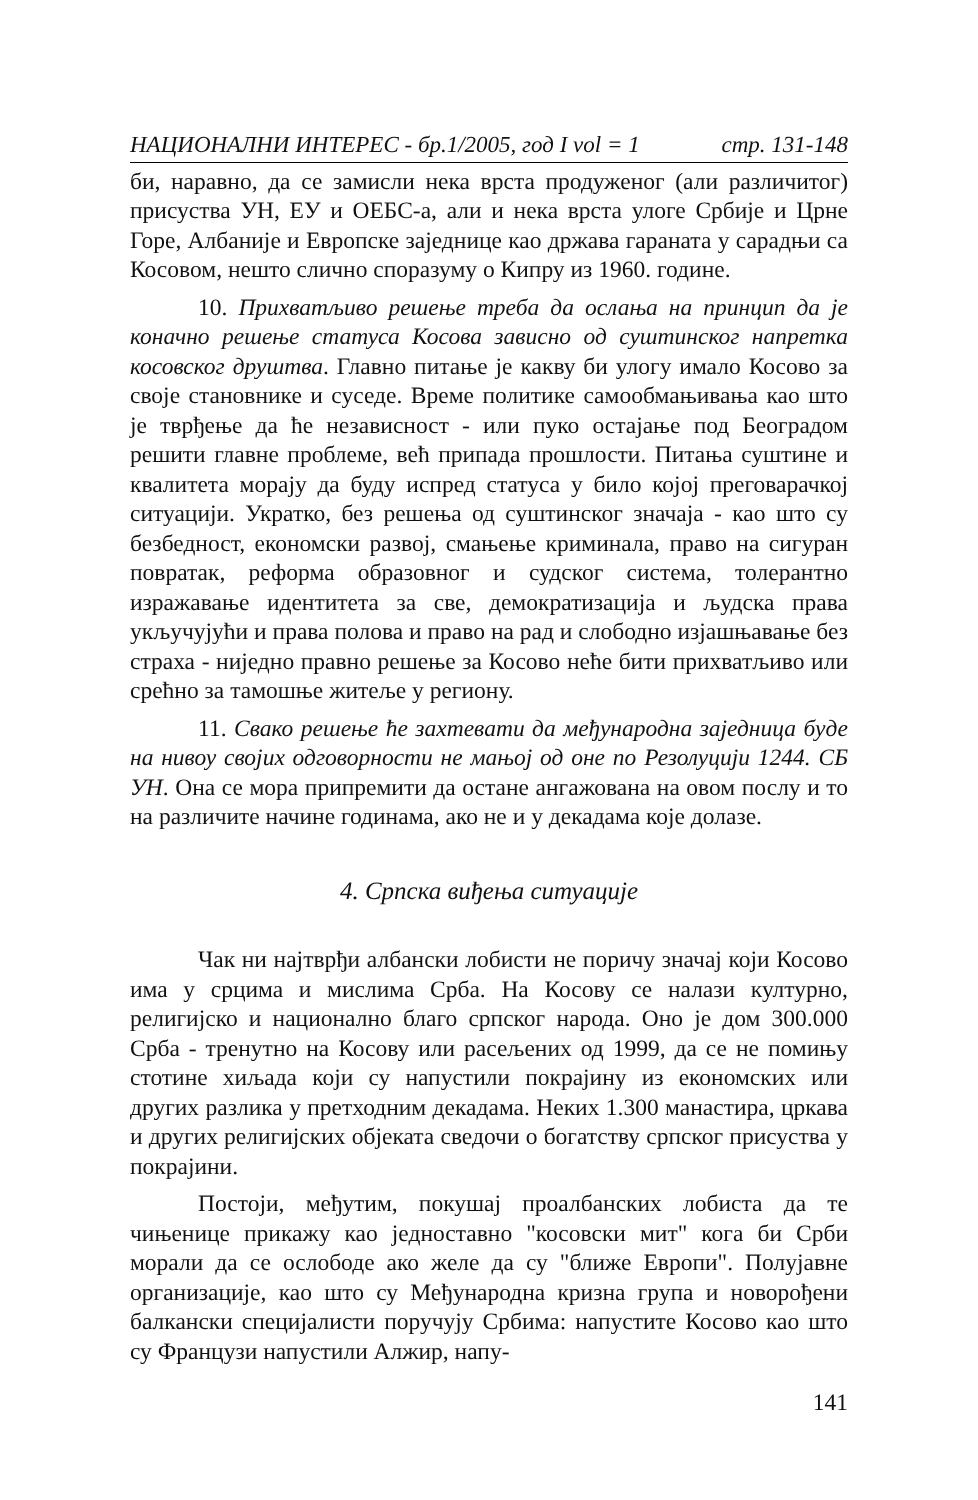НАЦИОНАЛНИ ИНТЕРЕС - бр.1/2005, год I vol = 1 стр. 131-148
би, наравно, да се замисли нека врста продуженог (али различитог) присуства УН, ЕУ и ОЕБС-а, али и нека врста улоге Србије и Црне Горе, Албаније и Европске заједнице као држава гараната у сарадњи са Косовом, нешто слично споразуму о Кипру из 1960. године.
10. Прихватљиво решење треба да ослања на принцип да је коначно решење статуса Косова зависно од суштинског напретка косовског друштва. Главно питање је какву би улогу имало Косово за своје становнике и суседе. Време политике самообмањивања као што је тврђење да ће независност - или пуко остајање под Београдом решити главне проблеме, већ припада прошлости. Питања суштине и квалитета морају да буду испред статуса у било којој преговарачкој ситуацији. Укратко, без решења од суштинског значаја - као што су безбедност, економски развој, смањење криминала, право на сигуран повратак, реформа образовног и судског система, толерантно изражавање идентитета за све, демократизација и људска права укључујући и права полова и право на рад и слободно изјашњавање без страха - ниједно правно решење за Косово неће бити прихватљиво или срећно за тамошње житеље у региону.
11. Свако решење ће захтевати да међународна заједница буде на нивоу својих одговорности не мањој од оне по Резолуцији 1244. СБ УН. Она се мора припремити да остане ангажована на овом послу и то на различите начине годинама, ако не и у декадама које долазе.
4. Српска виђења ситуације
Чак ни најтврђи албански лобисти не поричу значај који Косово има у срцима и мислима Срба. На Косову се налази културно, религијско и национално благо српског народа. Оно је дом 300.000 Срба - тренутно на Косову или расељених од 1999, да се не помињу стотине хиљада који су напустили покрајину из економских или других разлика у претходним декадама. Неких 1.300 манастира, цркава и других религијских објеката сведочи о богатству српског присуства у покрајини.
Постоји, међутим, покушај проалбанских лобиста да те чињенице прикажу као једноставно "косовски мит" кога би Срби морали да се ослободе ако желе да су "ближе Европи". Полујавне организације, као што су Међународна кризна група и новорођени балкански специјалисти поручују Србима: напустите Косово као што су Французи напустили Алжир, напу-
141